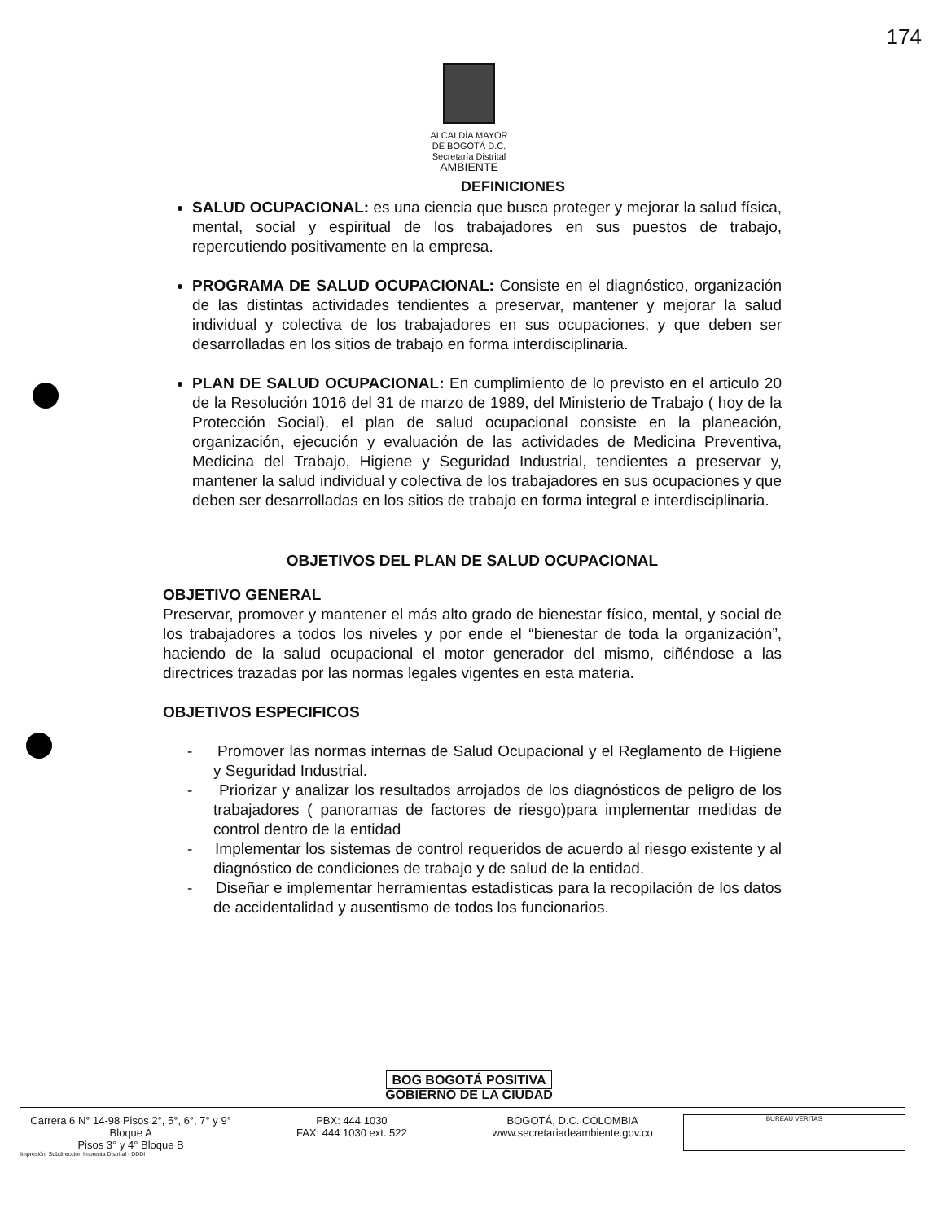174
ALCALDÍA MAYOR
DE BOGOTÁ D.C.
Secretaría Distrital
AMBIENTE
DEFINICIONES
SALUD OCUPACIONAL: es una ciencia que busca proteger y mejorar la salud física, mental, social y espiritual de los trabajadores en sus puestos de trabajo, repercutiendo positivamente en la empresa.
PROGRAMA DE SALUD OCUPACIONAL: Consiste en el diagnóstico, organización de las distintas actividades tendientes a preservar, mantener y mejorar la salud individual y colectiva de los trabajadores en sus ocupaciones, y que deben ser desarrolladas en los sitios de trabajo en forma interdisciplinaria.
PLAN DE SALUD OCUPACIONAL: En cumplimiento de lo previsto en el articulo 20 de la Resolución 1016 del 31 de marzo de 1989, del Ministerio de Trabajo ( hoy de la Protección Social), el plan de salud ocupacional consiste en la planeación, organización, ejecución y evaluación de las actividades de Medicina Preventiva, Medicina del Trabajo, Higiene y Seguridad Industrial, tendientes a preservar y, mantener la salud individual y colectiva de los trabajadores en sus ocupaciones y que deben ser desarrolladas en los sitios de trabajo en forma integral e interdisciplinaria.
OBJETIVOS DEL PLAN DE SALUD OCUPACIONAL
OBJETIVO GENERAL
Preservar, promover y mantener el más alto grado de bienestar físico, mental, y social de los trabajadores a todos los niveles y por ende el “bienestar de toda la organización”, haciendo de la salud ocupacional el motor generador del mismo, ciñéndose a las directrices trazadas por las normas legales vigentes en esta materia.
OBJETIVOS ESPECIFICOS
- Promover las normas internas de Salud Ocupacional y el Reglamento de Higiene y Seguridad Industrial.
- Priorizar y analizar los resultados arrojados de los diagnósticos de peligro de los trabajadores ( panoramas de factores de riesgo)para implementar medidas de control dentro de la entidad
- Implementar los sistemas de control requeridos de acuerdo al riesgo existente y al diagnóstico de condiciones de trabajo y de salud de la entidad.
- Diseñar e implementar herramientas estadísticas para la recopilación de los datos de accidentalidad y ausentismo de todos los funcionarios.
BOG BOGOTÁ POSITIVA
GOBIERNO DE LA CIUDAD
Carrera 6 N° 14-98 Pisos 2°, 5°, 6°, 7° y 9° Bloque A
Pisos 3° y 4° Bloque B
PBX: 444 1030
FAX: 444 1030 ext. 522
BOGOTÁ, D.C. COLOMBIA
www.secretariadeambiente.gov.co
BUREAU VERITAS
Impresión: Subdirección Imprenta Distrital - DDDI